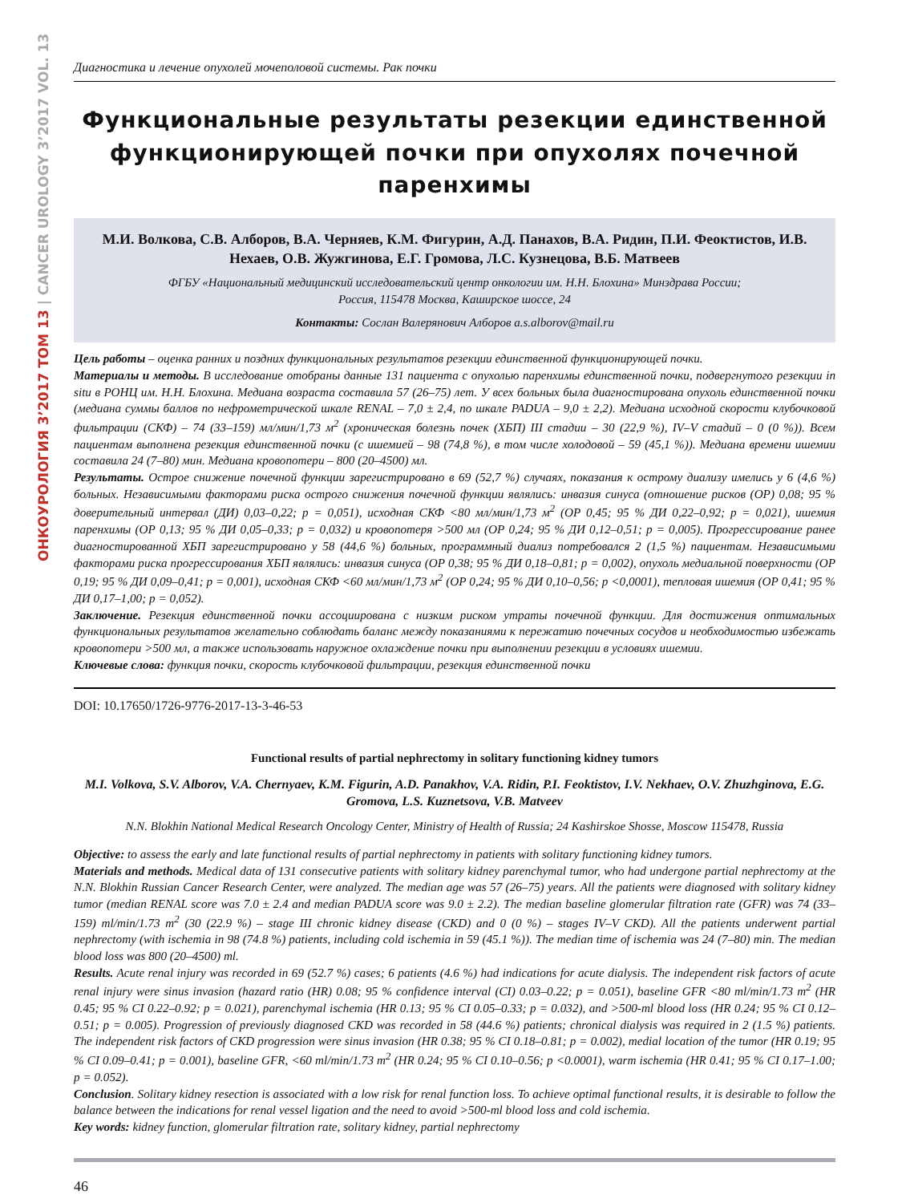ОНКОУРОЛОГИЯ 3’2017 ТОМ 13 | CANCER UROLOGY 3’2017 VOL. 13
Диагностика и лечение опухолей мочеполовой системы. Рак почки
Функциональные результаты резекции единственной функционирующей почки при опухолях почечной паренхимы
М.И. Волкова, С.В. Алборов, В.А. Черняев, К.М. Фигурин, А.Д. Панахов, В.А. Ридин, П.И. Феоктистов, И.В. Нехаев, О.В. Жужгинова, Е.Г. Громова, Л.С. Кузнецова, В.Б. Матвеев
ФГБУ «Национальный медицинский исследовательский центр онкологии им. Н.Н. Блохина» Минздрава России;
Россия, 115478 Москва, Каширское шоссе, 24
Контакты: Сослан Валерянович Алборов a.s.alborov@mail.ru
Цель работы – оценка ранних и поздних функциональных результатов резекции единственной функционирующей почки.
Материалы и методы. В исследование отобраны данные 131 пациента с опухолью паренхимы единственной почки, подвергнутого резекции in situ в РОНЦ им. Н.Н. Блохина. Медиана возраста составила 57 (26–75) лет. У всех больных была диагностирована опухоль единственной почки (медиана суммы баллов по нефрометрической шкале RENAL – 7,0 ± 2,4, по шкале PADUA – 9,0 ± 2,2). Медиана исходной скорости клубочковой фильтрации (СКФ) – 74 (33–159) мл/мин/1,73 м<sup>2</sup> (хроническая болезнь почек (ХБП) III стадии – 30 (22,9 %), IV–V стадий – 0 (0 %)). Всем пациентам выполнена резекция единственной почки (с ишемией – 98 (74,8 %), в том числе холодовой – 59 (45,1 %)). Медиана времени ишемии составила 24 (7–80) мин. Медиана кровопотери – 800 (20–4500) мл.
Результаты. Острое снижение почечной функции зарегистрировано в 69 (52,7 %) случаях, показания к острому диализу имелись у 6 (4,6 %) больных. Независимыми факторами риска острого снижения почечной функции являлись: инвазия синуса (отношение рисков (ОР) 0,08; 95 % доверительный интервал (ДИ) 0,03–0,22; p = 0,051), исходная СКФ <80 мл/мин/1,73 м<sup>2</sup> (ОР 0,45; 95 % ДИ 0,22–0,92; p = 0,021), ишемия паренхимы (ОР 0,13; 95 % ДИ 0,05–0,33; p = 0,032) и кровопотеря >500 мл (ОР 0,24; 95 % ДИ 0,12–0,51; p = 0,005). Прогрессирование ранее диагностированной ХБП зарегистрировано у 58 (44,6 %) больных, программный диализ потребовался 2 (1,5 %) пациентам. Независимыми факторами риска прогрессирования ХБП являлись: инвазия синуса (ОР 0,38; 95 % ДИ 0,18–0,81; p = 0,002), опухоль медиальной поверхности (ОР 0,19; 95 % ДИ 0,09–0,41; p = 0,001), исходная СКФ <60 мл/мин/1,73 м<sup>2</sup> (ОР 0,24; 95 % ДИ 0,10–0,56; p <0,0001), тепловая ишемия (ОР 0,41; 95 % ДИ 0,17–1,00; p = 0,052).
Заключение. Резекция единственной почки ассоциирована с низким риском утраты почечной функции. Для достижения оптимальных функциональных результатов желательно соблюдать баланс между показаниями к пережатию почечных сосудов и необходимостью избежать кровопотери >500 мл, а также использовать наружное охлаждение почки при выполнении резекции в условиях ишемии.
Ключевые слова: функция почки, скорость клубочковой фильтрации, резекция единственной почки
DOI: 10.17650/1726-9776-2017-13-3-46-53
Functional results of partial nephrectomy in solitary functioning kidney tumors
M.I. Volkova, S.V. Alborov, V.A. Chernyaev, K.M. Figurin, A.D. Panakhov, V.A. Ridin, P.I. Feoktistov, I.V. Nekhaev, O.V. Zhuzhginova, E.G. Gromova, L.S. Kuznetsova, V.B. Matveev
N.N. Blokhin National Medical Research Oncology Center, Ministry of Health of Russia; 24 Kashirskoe Shosse, Moscow 115478, Russia
Objective: to assess the early and late functional results of partial nephrectomy in patients with solitary functioning kidney tumors.
Materials and methods. Medical data of 131 consecutive patients with solitary kidney parenchymal tumor, who had undergone partial nephrectomy at the N.N. Blokhin Russian Cancer Research Center, were analyzed. The median age was 57 (26–75) years. All the patients were diagnosed with solitary kidney tumor (median RENAL score was 7.0 ± 2.4 and median PADUA score was 9.0 ± 2.2). The median baseline glomerular filtration rate (GFR) was 74 (33–159) ml/min/1.73 m<sup>2</sup> (30 (22.9 %) – stage III chronic kidney disease (CKD) and 0 (0 %) – stages IV–V CKD). All the patients underwent partial nephrectomy (with ischemia in 98 (74.8 %) patients, including cold ischemia in 59 (45.1 %)). The median time of ischemia was 24 (7–80) min. The median blood loss was 800 (20–4500) ml.
Results. Acute renal injury was recorded in 69 (52.7 %) cases; 6 patients (4.6 %) had indications for acute dialysis. The independent risk factors of acute renal injury were sinus invasion (hazard ratio (HR) 0.08; 95 % confidence interval (CI) 0.03–0.22; p = 0.051), baseline GFR <80 ml/min/1.73 m<sup>2</sup> (HR 0.45; 95 % CI 0.22–0.92; p = 0.021), parenchymal ischemia (HR 0.13; 95 % CI 0.05–0.33; p = 0.032), and >500-ml blood loss (HR 0.24; 95 % CI 0.12–0.51; p = 0.005). Progression of previously diagnosed CKD was recorded in 58 (44.6 %) patients; chronical dialysis was required in 2 (1.5 %) patients. The independent risk factors of CKD progression were sinus invasion (HR 0.38; 95 % CI 0.18–0.81; p = 0.002), medial location of the tumor (HR 0.19; 95 % CI 0.09–0.41; p = 0.001), baseline GFR, <60 ml/min/1.73 m<sup>2</sup> (HR 0.24; 95 % CI 0.10–0.56; p <0.0001), warm ischemia (HR 0.41; 95 % CI 0.17–1.00; p = 0.052).
Conclusion. Solitary kidney resection is associated with a low risk for renal function loss. To achieve optimal functional results, it is desirable to follow the balance between the indications for renal vessel ligation and the need to avoid >500-ml blood loss and cold ischemia.
Key words: kidney function, glomerular filtration rate, solitary kidney, partial nephrectomy
46